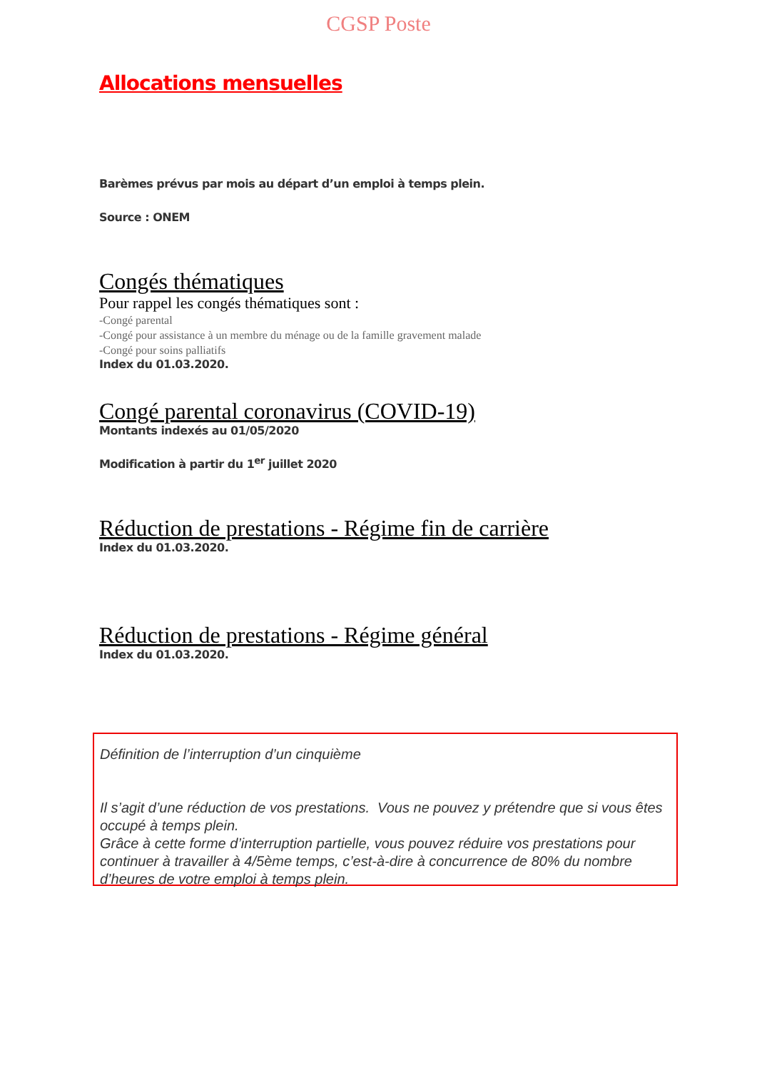CGSP Poste
Allocations mensuelles
Barèmes prévus par mois au départ d’un emploi à temps plein.
Source : ONEM
Congés thématiques
Pour rappel les congés thématiques sont :
-Congé parental
-Congé pour assistance à un membre du ménage ou de la famille gravement malade
-Congé pour soins palliatifs
Index du 01.03.2020.
Congé parental coronavirus (COVID-19)
Montants indexés au 01/05/2020
Modification à partir du 1<sup>er</sup> juillet 2020
Réduction de prestations - Régime fin de carrière
Index du 01.03.2020.
Réduction de prestations - Régime général
Index du 01.03.2020.
Définition de l’interruption d’un cinquième
Il s’agit d’une réduction de vos prestations. Vous ne pouvez y prétendre que si vous êtes occupé à temps plein.
Grâce à cette forme d’interruption partielle, vous pouvez réduire vos prestations pour continuer à travailler à 4/5ème temps, c’est-à-dire à concurrence de 80% du nombre d’heures de votre emploi à temps plein.